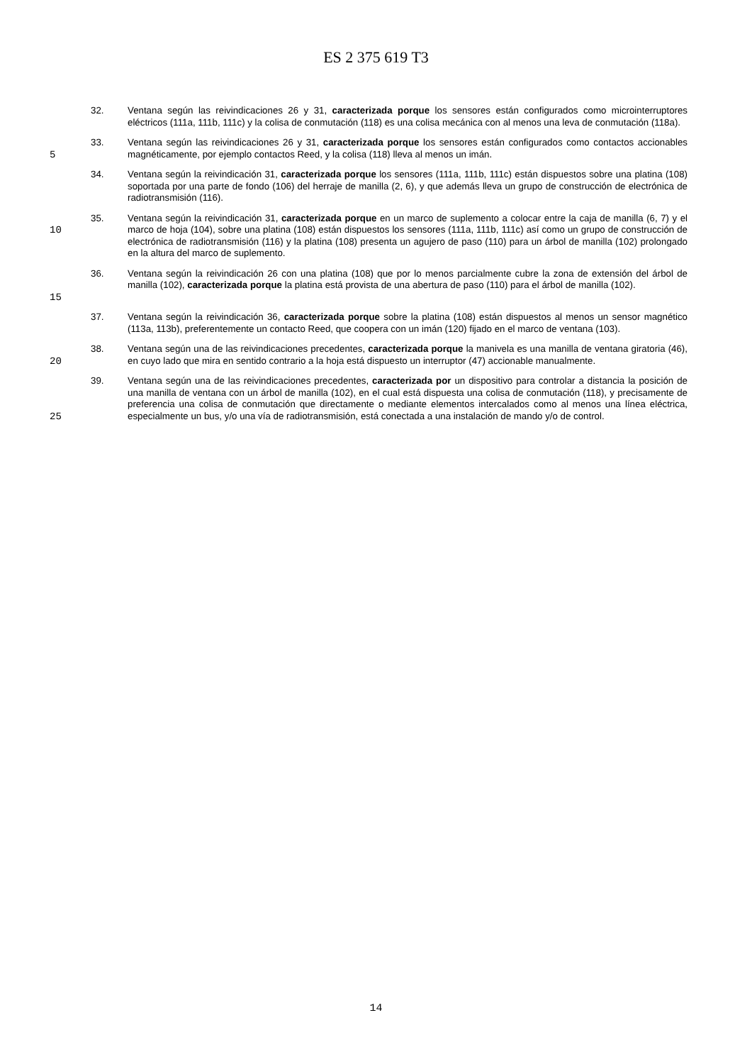ES 2 375 619 T3
32. Ventana según las reivindicaciones 26 y 31, caracterizada porque los sensores están configurados como microinterruptores eléctricos (111a, 111b, 111c) y la colisa de conmutación (118) es una colisa mecánica con al menos una leva de conmutación (118a).
5 33. Ventana según las reivindicaciones 26 y 31, caracterizada porque los sensores están configurados como contactos accionables magnéticamente, por ejemplo contactos Reed, y la colisa (118) lleva al menos un imán.
34. Ventana según la reivindicación 31, caracterizada porque los sensores (111a, 111b, 111c) están dispuestos sobre una platina (108) soportada por una parte de fondo (106) del herraje de manilla (2, 6), y que además lleva un grupo de construcción de electrónica de radiotransmisión (116).
10 35. Ventana según la reivindicación 31, caracterizada porque en un marco de suplemento a colocar entre la caja de manilla (6, 7) y el marco de hoja (104), sobre una platina (108) están dispuestos los sensores (111a, 111b, 111c) así como un grupo de construcción de electrónica de radiotransmisión (116) y la platina (108) presenta un agujero de paso (110) para un árbol de manilla (102) prolongado en la altura del marco de suplemento.
15 36. Ventana según la reivindicación 26 con una platina (108) que por lo menos parcialmente cubre la zona de extensión del árbol de manilla (102), caracterizada porque la platina está provista de una abertura de paso (110) para el árbol de manilla (102).
37. Ventana según la reivindicación 36, caracterizada porque sobre la platina (108) están dispuestos al menos un sensor magnético (113a, 113b), preferentemente un contacto Reed, que coopera con un imán (120) fijado en el marco de ventana (103).
20 38. Ventana según una de las reivindicaciones precedentes, caracterizada porque la manivela es una manilla de ventana giratoria (46), en cuyo lado que mira en sentido contrario a la hoja está dispuesto un interruptor (47) accionable manualmente.
25 39. Ventana según una de las reivindicaciones precedentes, caracterizada por un dispositivo para controlar a distancia la posición de una manilla de ventana con un árbol de manilla (102), en el cual está dispuesta una colisa de conmutación (118), y precisamente de preferencia una colisa de conmutación que directamente o mediante elementos intercalados como al menos una línea eléctrica, especialmente un bus, y/o una vía de radiotransmisión, está conectada a una instalación de mando y/o de control.
14